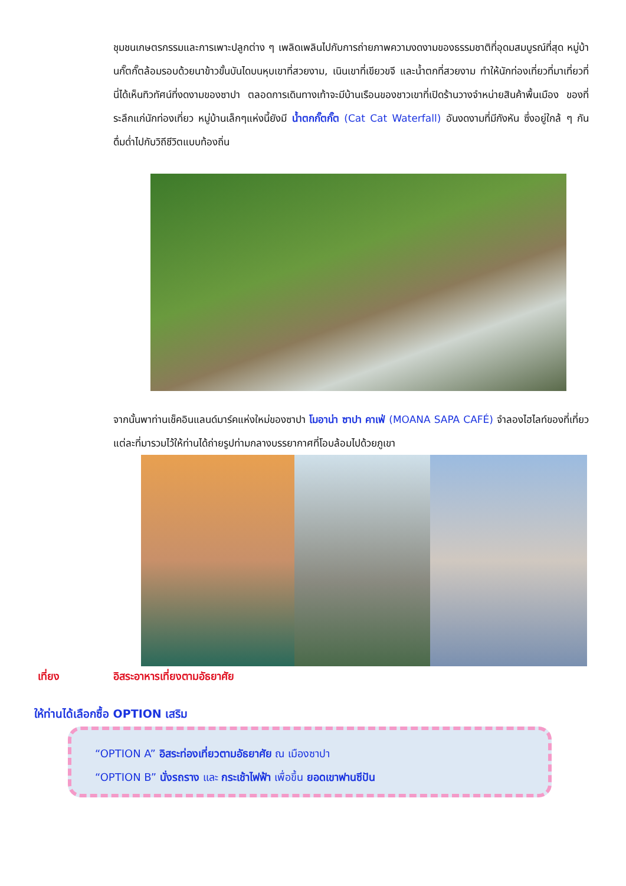ชุมชนเกษตรกรรมและการเพาะปลูกต่าง ๆ เพลิดเพลินไปกับการถ่ายภาพความงดงามของธรรมชาติที่อุดมสมบูรณ์ที่สุด หมู่บ้านกั๊ตกั๊ตล้อมรอบด้วยนาข้าวขั้นบันไดบนหุบเขาที่สวยงาม, เนินเขาที่เขียวขจี และน้ำตกที่สวยงาม ทำให้นักท่องเที่ยวที่มาเที่ยวที่นี่ได้เห็นทิวทัศน์ที่งดงามของซาปา ตลอดการเดินทางเท้าจะมีบ้านเรือนของชาวเขาที่เปิดร้านวางจำหน่ายสินค้าพื้นเมือง ของที่ระลึกแก่นักท่องเที่ยว หมู่บ้านเล็กๆแห่งนี้ยังมี น้ำตกกั๊ตกั๊ต (Cat Cat Waterfall) อันงดงามที่มีกังหัน ซึ่งอยู่ใกล้ ๆ กัน ดื่มด่ำไปกับวิถีชีวิตแบบท้องถิ่น
จากนั้นพาท่านเช็คอินแลนด์มาร์คแห่งใหม่ของซาปา โมอาน่า ซาปา คาเฟ่ (MOANA SAPA CAFÉ) จำลองไฮไลท์ของที่เที่ยวแต่ละที่มารวมไว้ให้ท่านได้ถ่ายรูปท่ามกลางบรรยากาศที่โอบล้อมไปด้วยภูเขา
เที่ยง อิสระอาหารเที่ยงตามอัธยาศัย
ให้ท่านได้เลือกซื้อ OPTION เสริม
“OPTION A” อิสระท่องเที่ยวตามอัธยาศัย ณ เมืองซาปา
“OPTION B” นั่งรถราง และ กระเช้าไฟฟ้า เพื่อขึ้น ยอดเขาฟานซีปัน